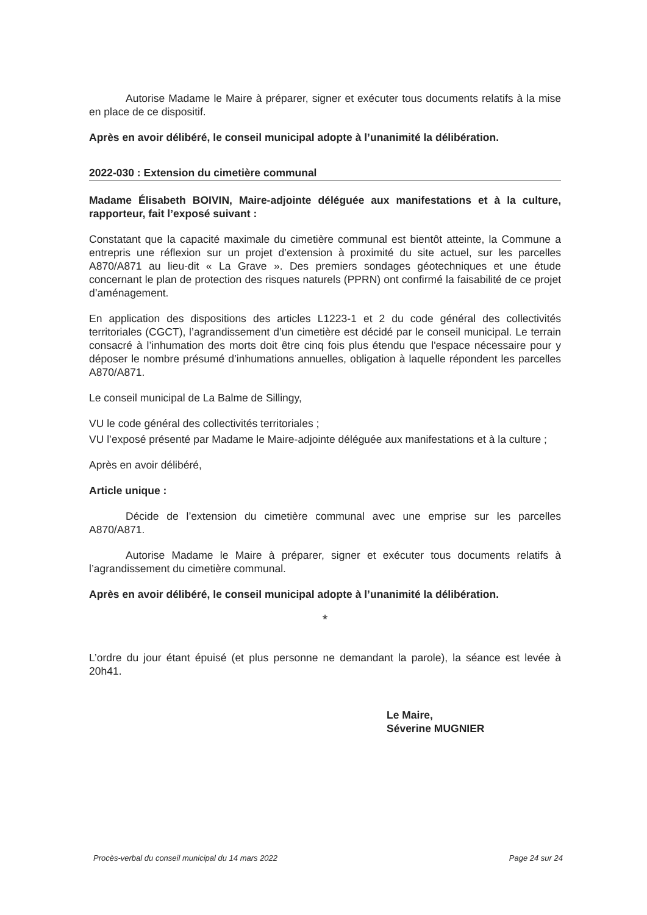Autorise Madame le Maire à préparer, signer et exécuter tous documents relatifs à la mise en place de ce dispositif.
Après en avoir délibéré, le conseil municipal adopte à l’unanimité la délibération.
2022-030 : Extension du cimetière communal
Madame Élisabeth BOIVIN, Maire-adjointe déléguée aux manifestations et à la culture, rapporteur, fait l’exposé suivant :
Constatant que la capacité maximale du cimetière communal est bientôt atteinte, la Commune a entrepris une réflexion sur un projet d’extension à proximité du site actuel, sur les parcelles A870/A871 au lieu-dit « La Grave ». Des premiers sondages géotechniques et une étude concernant le plan de protection des risques naturels (PPRN) ont confirmé la faisabilité de ce projet d’aménagement.
En application des dispositions des articles L1223-1 et 2 du code général des collectivités territoriales (CGCT), l’agrandissement d’un cimetière est décidé par le conseil municipal. Le terrain consacré à l’inhumation des morts doit être cinq fois plus étendu que l'espace nécessaire pour y déposer le nombre présumé d’inhumations annuelles, obligation à laquelle répondent les parcelles A870/A871.
Le conseil municipal de La Balme de Sillingy,
VU le code général des collectivités territoriales ;
VU l’exposé présenté par Madame le Maire-adjointe déléguée aux manifestations et à la culture ;
Après en avoir délibéré,
Article unique :
Décide de l’extension du cimetière communal avec une emprise sur les parcelles A870/A871.
Autorise Madame le Maire à préparer, signer et exécuter tous documents relatifs à l’agrandissement du cimetière communal.
Après en avoir délibéré, le conseil municipal adopte à l’unanimité la délibération.
*
L’ordre du jour étant épuisé (et plus personne ne demandant la parole), la séance est levée à 20h41.
Le Maire,
Séverine MUGNIER
Procès-verbal du conseil municipal du 14 mars 2022 Page 24 sur 24